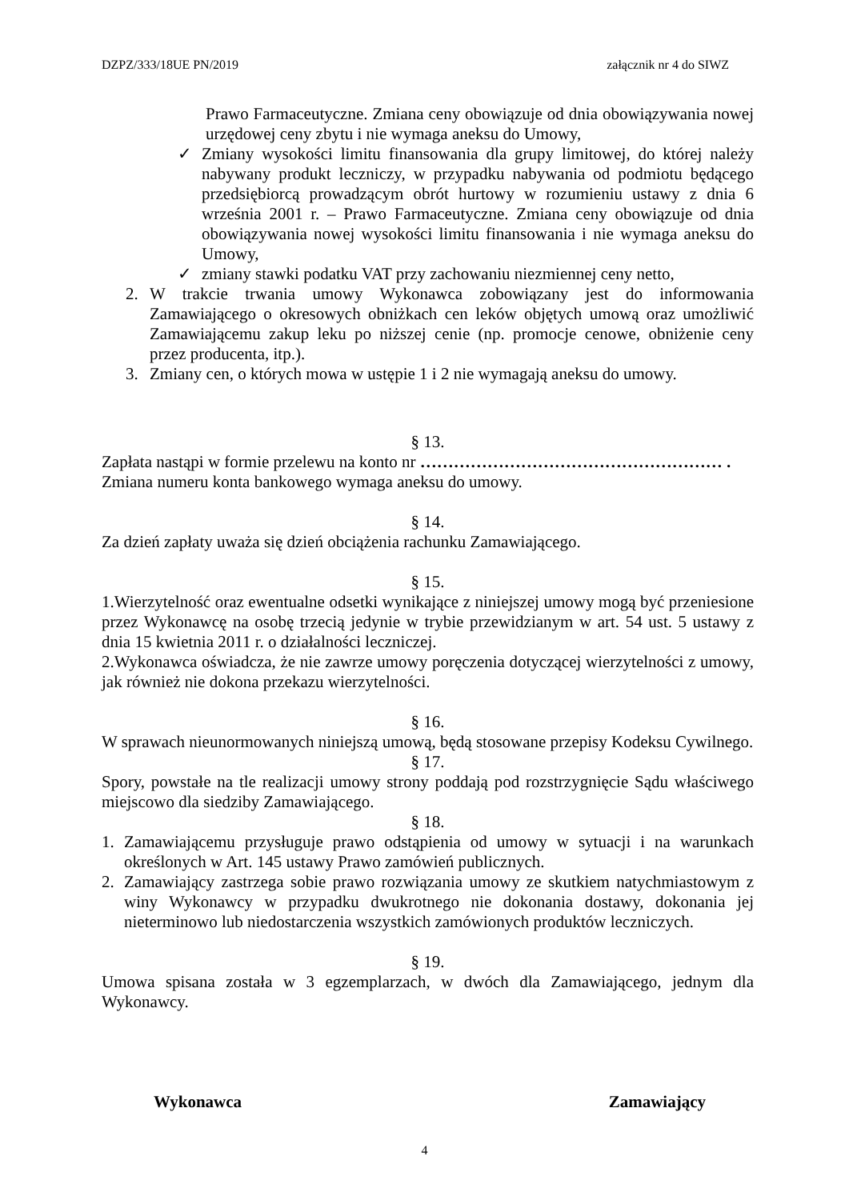DZPZ/333/18UE PN/2019 załącznik nr 4 do SIWZ
Prawo Farmaceutyczne. Zmiana ceny obowiązuje od dnia obowiązywania nowej urzędowej ceny zbytu i nie wymaga aneksu do Umowy,
✓ Zmiany wysokości limitu finansowania dla grupy limitowej, do której należy nabywany produkt leczniczy, w przypadku nabywania od podmiotu będącego przedsiębiorcą prowadzącym obrót hurtowy w rozumieniu ustawy z dnia 6 września 2001 r. – Prawo Farmaceutyczne. Zmiana ceny obowiązuje od dnia obowiązywania nowej wysokości limitu finansowania i nie wymaga aneksu do Umowy,
✓ zmiany stawki podatku VAT przy zachowaniu niezmiennej ceny netto,
2. W trakcie trwania umowy Wykonawca zobowiązany jest do informowania Zamawiającego o okresowych obniżkach cen leków objętych umową oraz umożliwić Zamawiającemu zakup leku po niższej cenie (np. promocje cenowe, obniżenie ceny przez producenta, itp.).
3. Zmiany cen, o których mowa w ustępie 1 i 2 nie wymagają aneksu do umowy.
§ 13.
Zapłata nastąpi w formie przelewu na konto nr ……………………………………………… .
Zmiana numeru konta bankowego wymaga aneksu do umowy.
§ 14.
Za dzień zapłaty uważa się dzień obciążenia rachunku Zamawiającego.
§ 15.
1.Wierzytelność oraz ewentualne odsetki wynikające z niniejszej umowy mogą być przeniesione przez Wykonawcę na osobę trzecią jedynie w trybie przewidzianym w art. 54 ust. 5 ustawy z dnia 15 kwietnia 2011 r. o działalności leczniczej.
2.Wykonawca oświadcza, że nie zawrze umowy poręczenia dotyczącej wierzytelności z umowy, jak również nie dokona przekazu wierzytelności.
§ 16.
W sprawach nieunormowanych niniejszą umową, będą stosowane przepisy Kodeksu Cywilnego.
§ 17.
Spory, powstałe na tle realizacji umowy strony poddają pod rozstrzygnięcie Sądu właściwego miejscowo dla siedziby Zamawiającego.
§ 18.
1. Zamawiającemu przysługuje prawo odstąpienia od umowy w sytuacji i na warunkach określonych w Art. 145 ustawy Prawo zamówień publicznych.
2. Zamawiający zastrzega sobie prawo rozwiązania umowy ze skutkiem natychmiastowym z winy Wykonawcy w przypadku dwukrotnego nie dokonania dostawy, dokonania jej nieterminowo lub niedostarczenia wszystkich zamówionych produktów leczniczych.
§ 19.
Umowa spisana została w 3 egzemplarzach, w dwóch dla Zamawiającego, jednym dla Wykonawcy.
Wykonawca Zamawiający
4